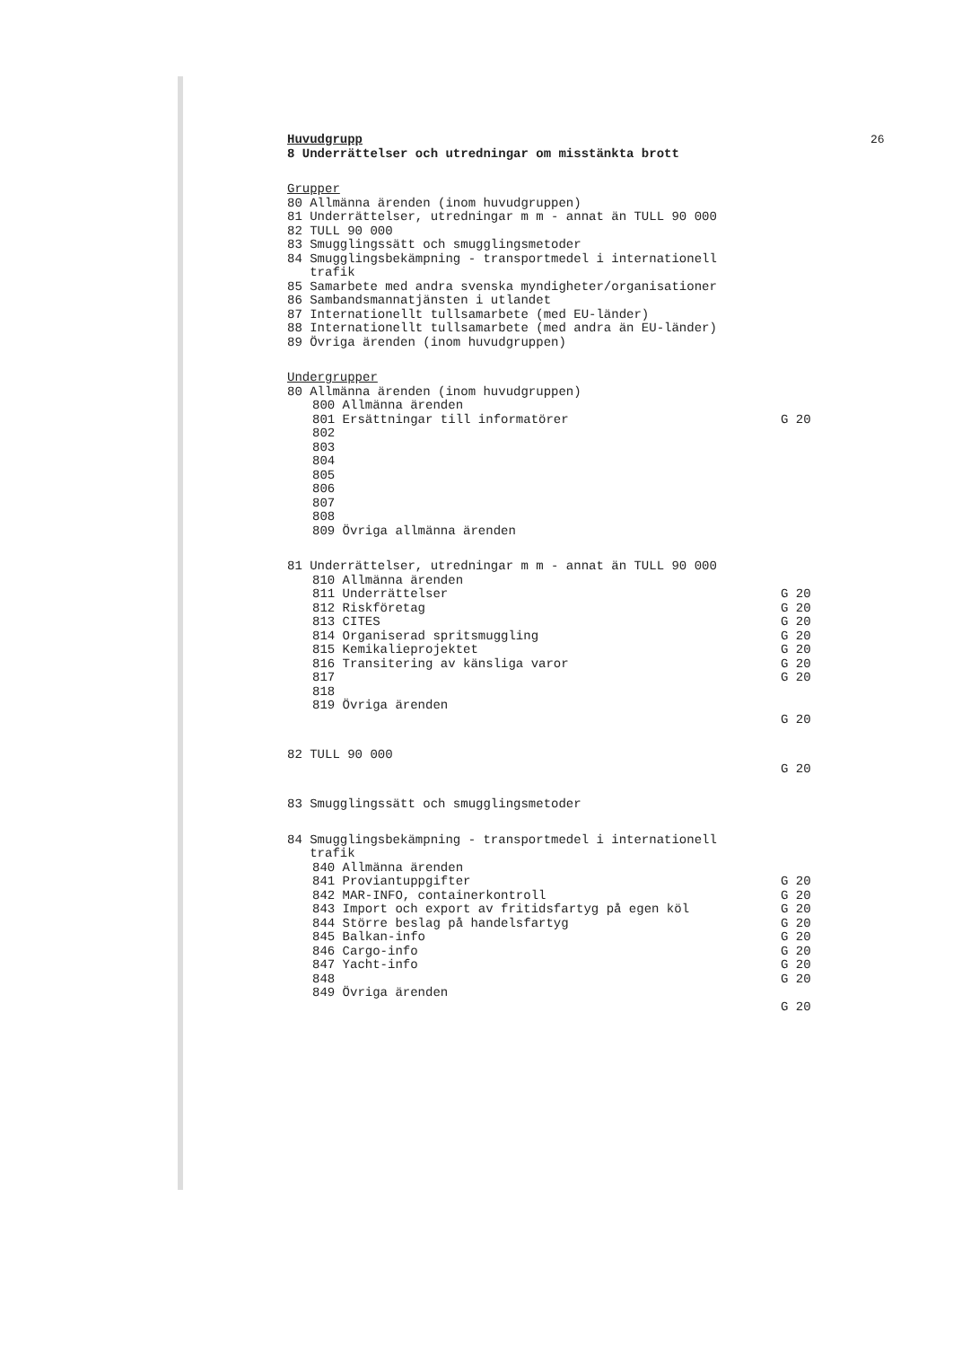26
Huvudgrupp
8 Underrättelser och utredningar om misstänkta brott
Grupper
80 Allmänna ärenden (inom huvudgruppen)
81 Underrättelser, utredningar m m - annat än TULL 90 000
82 TULL 90 000
83 Smugglingssätt och smugglingsmetoder
84 Smugglingsbekämpning - transportmedel i internationell
trafik
85 Samarbete med andra svenska myndigheter/organisationer
86 Sambandsmannatjänsten i utlandet
87 Internationellt tullsamarbete (med EU-länder)
88 Internationellt tullsamarbete (med andra än EU-länder)
89 Övriga ärenden (inom huvudgruppen)
Undergrupper
80 Allmänna ärenden (inom huvudgruppen)
800 Allmänna ärenden
801 Ersättningar till informatörer G 20
802
803
804
805
806
807
808
809 Övriga allmänna ärenden
81 Underrättelser, utredningar m m - annat än TULL 90 000
810 Allmänna ärenden
811 Underrättelser G 20
812 Riskföretag G 20
813 CITES G 20
814 Organiserad spritsmuggling G 20
815 Kemikalieprojektet G 20
816 Transitering av känsliga varor G 20
817 G 20
818
819 Övriga ärenden
G 20
82 TULL 90 000
G 20
83 Smugglingssätt och smugglingsmetoder
84 Smugglingsbekämpning - transportmedel i internationell
trafik
840 Allmänna ärenden
841 Proviantuppgifter G 20
842 MAR-INFO, containerkontroll G 20
843 Import och export av fritidsfartyg på egen köl G 20
844 Större beslag på handelsfartyg G 20
845 Balkan-info G 20
846 Cargo-info G 20
847 Yacht-info G 20
848 G 20
849 Övriga ärenden
G 20